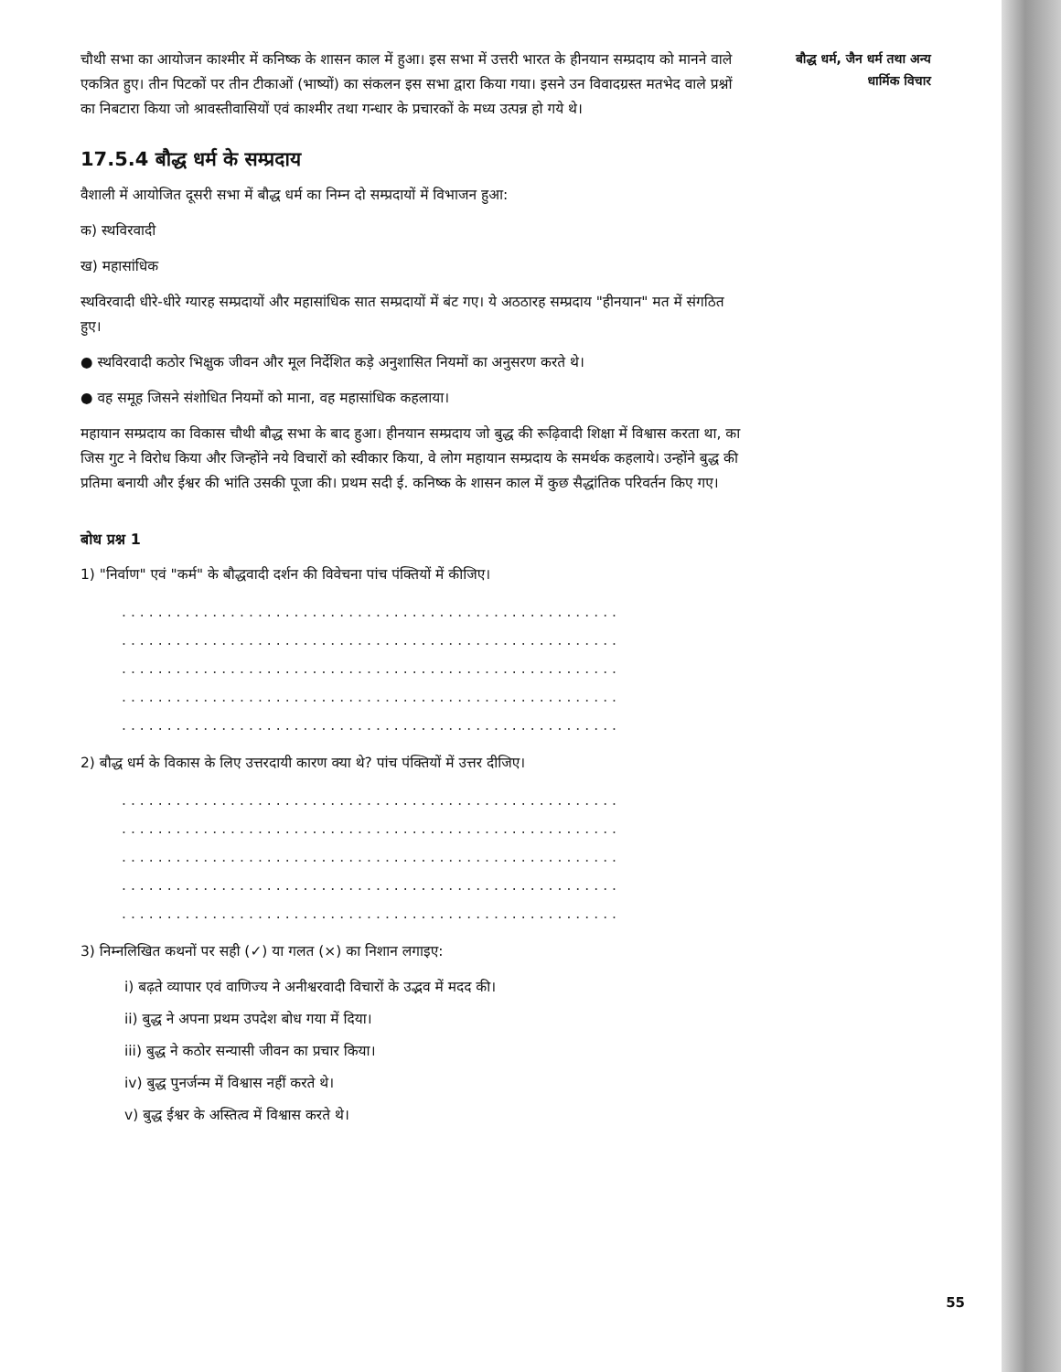चौथी सभा का आयोजन काश्मीर में कनिष्क के शासन काल में हुआ। इस सभा में उत्तरी भारत के हीनयान सम्प्रदाय को मानने वाले एकत्रित हुए। तीन पिटकों पर तीन टीकाओं (भाष्यों) का संकलन इस सभा द्वारा किया गया। इसने उन विवादग्रस्त मतभेद वाले प्रश्नों का निबटारा किया जो श्रावस्तीवासियों एवं काश्मीर तथा गन्धार के प्रचारकों के मध्य उत्पन्न हो गये थे।
17.5.4 बौद्ध धर्म के सम्प्रदाय
वैशाली में आयोजित दूसरी सभा में बौद्ध धर्म का निम्न दो सम्प्रदायों में विभाजन हुआ:
क) स्थविरवादी
ख) महासांधिक
स्थविरवादी धीरे-धीरे ग्यारह सम्प्रदायों और महासांधिक सात सम्प्रदायों में बंट गए। ये अठठारह सम्प्रदाय "हीनयान" मत में संगठित हुए।
● स्थविरवादी कठोर भिक्षुक जीवन और मूल निर्देशित कड़े अनुशासित नियमों का अनुसरण करते थे।
● वह समूह जिसने संशोधित नियमों को माना, वह महासांधिक कहलाया।
महायान सम्प्रदाय का विकास चौथी बौद्ध सभा के बाद हुआ। हीनयान सम्प्रदाय जो बुद्ध की रूढ़िवादी शिक्षा में विश्वास करता था, का जिस गुट ने विरोध किया और जिन्होंने नये विचारों को स्वीकार किया, वे लोग महायान सम्प्रदाय के समर्थक कहलाये। उन्होंने बुद्ध की प्रतिमा बनायी और ईश्वर की भांति उसकी पूजा की। प्रथम सदी ई. कनिष्क के शासन काल में कुछ सैद्धांतिक परिवर्तन किए गए।
बोध प्रश्न 1
1) "निर्वाण" एवं "कर्म" के बौद्धवादी दर्शन की विवेचना पांच पंक्तियों में कीजिए।
.......................................................
.......................................................
.......................................................
.......................................................
.......................................................
2) बौद्ध धर्म के विकास के लिए उत्तरदायी कारण क्या थे? पांच पंक्तियों में उत्तर दीजिए।
.......................................................
.......................................................
.......................................................
.......................................................
.......................................................
3) निम्नलिखित कथनों पर सही (✓) या गलत (×) का निशान लगाइए:
i) बढ़ते व्यापार एवं वाणिज्य ने अनीश्वरवादी विचारों के उद्भव में मदद की।
ii) बुद्ध ने अपना प्रथम उपदेश बोध गया में दिया।
iii) बुद्ध ने कठोर सन्यासी जीवन का प्रचार किया।
iv) बुद्ध पुनर्जन्म में विश्वास नहीं करते थे।
v) बुद्ध ईश्वर के अस्तित्व में विश्वास करते थे।
बौद्ध धर्म, जैन धर्म तथा अन्य
धार्मिक विचार
55